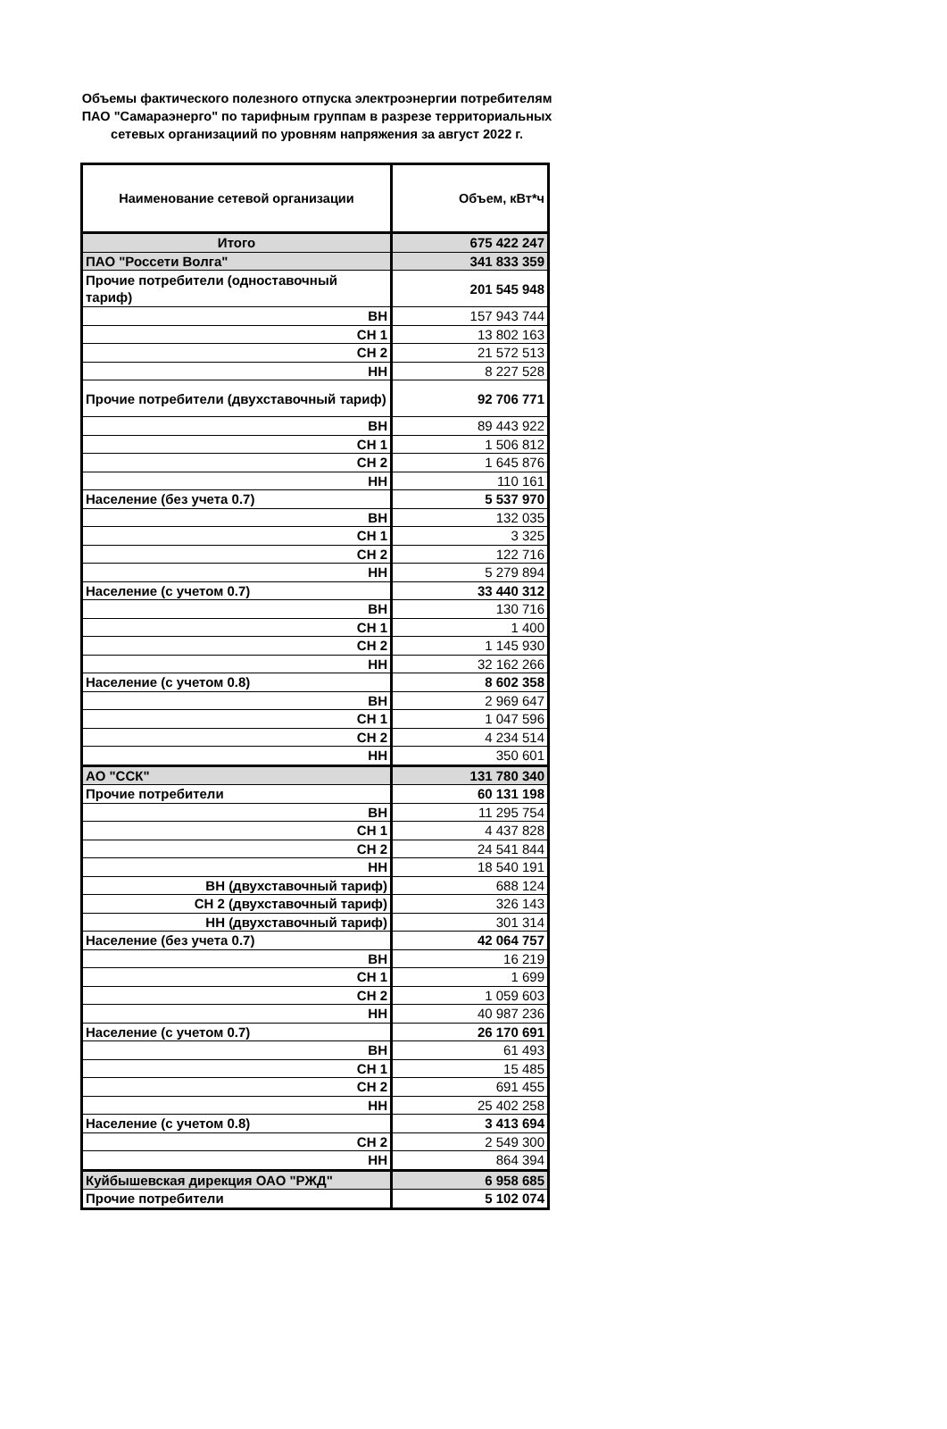Объемы фактического полезного отпуска электроэнергии потребителям ПАО "Самараэнерго" по тарифным группам в разрезе территориальных сетевых организациий по уровням напряжения за август 2022 г.
| Наименование сетевой организации | Объем, кВт*ч |
| Итого | 675 422 247 |
| ПАО "Россети Волга" | 341 833 359 |
| Прочие потребители (одноставочный тариф) | 201 545 948 |
| ВН | 157 943 744 |
| СН 1 | 13 802 163 |
| СН 2 | 21 572 513 |
| НН | 8 227 528 |
| Прочие потребители (двухставочный тариф) | 92 706 771 |
| ВН | 89 443 922 |
| СН 1 | 1 506 812 |
| СН 2 | 1 645 876 |
| НН | 110 161 |
| Население (без учета 0.7) | 5 537 970 |
| ВН | 132 035 |
| СН 1 | 3 325 |
| СН 2 | 122 716 |
| НН | 5 279 894 |
| Население (с учетом 0.7) | 33 440 312 |
| ВН | 130 716 |
| СН 1 | 1 400 |
| СН 2 | 1 145 930 |
| НН | 32 162 266 |
| Население (с учетом 0.8) | 8 602 358 |
| ВН | 2 969 647 |
| СН 1 | 1 047 596 |
| СН 2 | 4 234 514 |
| НН | 350 601 |
| АО "ССК" | 131 780 340 |
| Прочие потребители | 60 131 198 |
| ВН | 11 295 754 |
| СН 1 | 4 437 828 |
| СН 2 | 24 541 844 |
| НН | 18 540 191 |
| ВН (двухставочный тариф) | 688 124 |
| СН 2 (двухставочный тариф) | 326 143 |
| НН (двухставочный тариф) | 301 314 |
| Население (без учета 0.7) | 42 064 757 |
| ВН | 16 219 |
| СН 1 | 1 699 |
| СН 2 | 1 059 603 |
| НН | 40 987 236 |
| Население (с учетом 0.7) | 26 170 691 |
| ВН | 61 493 |
| СН 1 | 15 485 |
| СН 2 | 691 455 |
| НН | 25 402 258 |
| Население (с учетом 0.8) | 3 413 694 |
| СН 2 | 2 549 300 |
| НН | 864 394 |
| Куйбышевская дирекция ОАО "РЖД" | 6 958 685 |
| Прочие потребители | 5 102 074 |